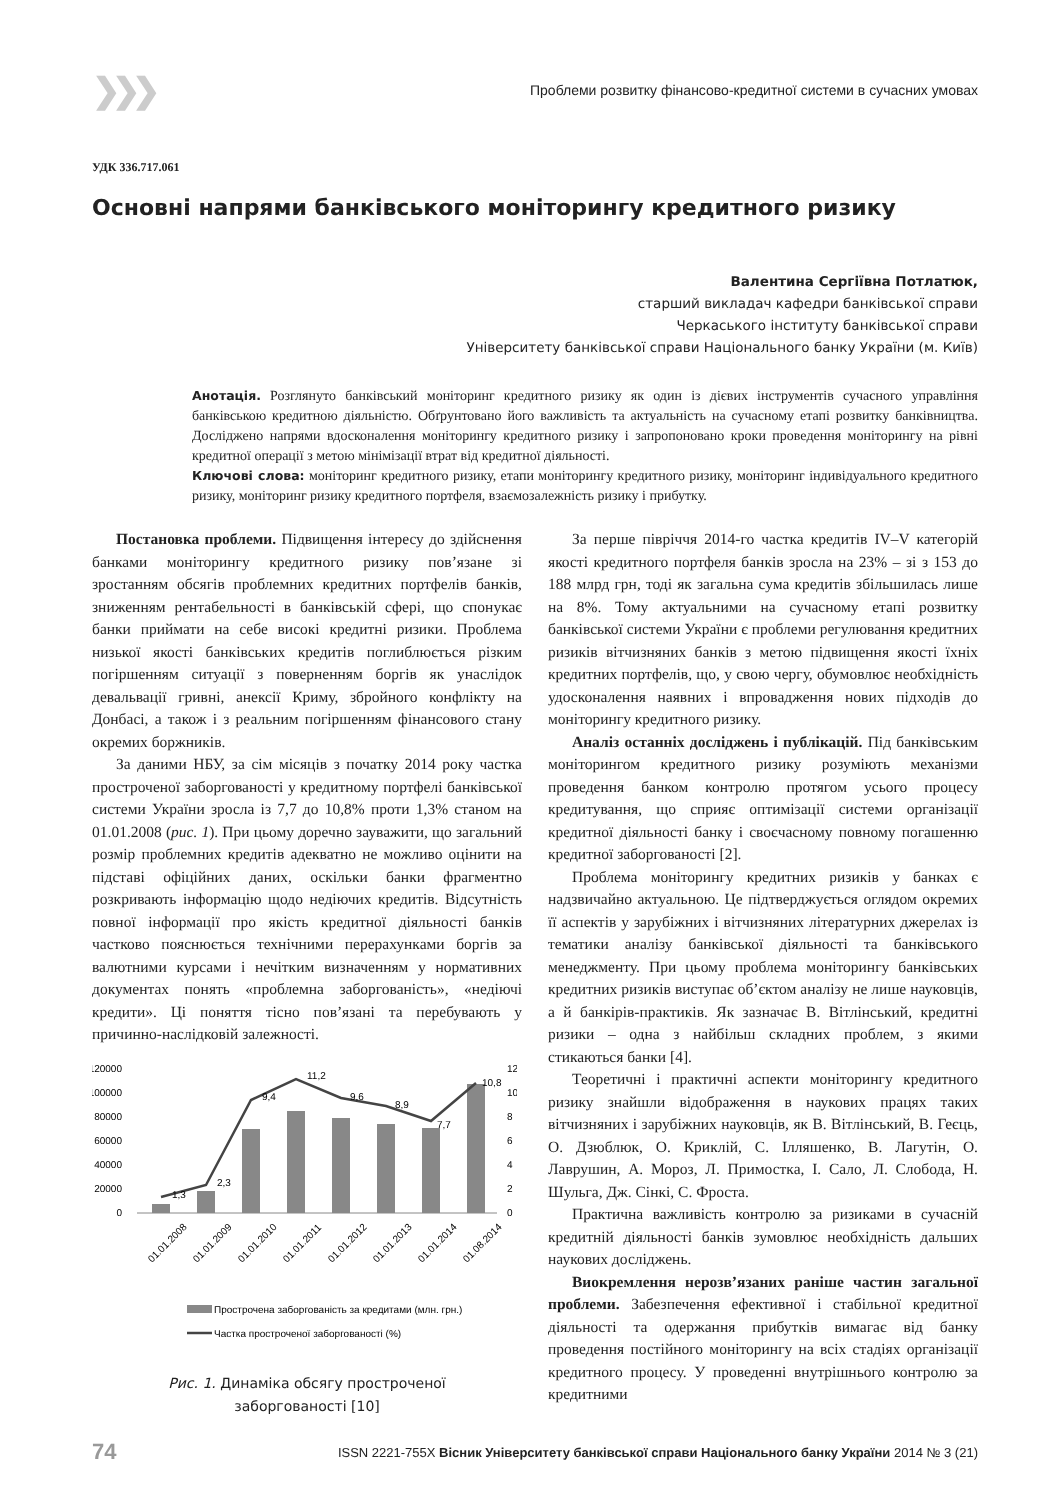❯❯❯ Проблеми розвитку фінансово-кредитної системи в сучасних умовах
УДК 336.717.061
Основні напрями банківського моніторингу кредитного ризику
Валентина Сергіївна Потлатюк,
старший викладач кафедри банківської справи
Черкаського інституту банківської справи
Університету банківської справи Національного банку України (м. Київ)
Анотація. Розглянуто банківський моніторинг кредитного ризику як один із дієвих інструментів сучасного управління банківською кредитною діяльністю. Обґрунтовано його важливість та актуальність на сучасному етапі розвитку банківництва. Досліджено напрями вдосконалення моніторингу кредитного ризику і запропоновано кроки проведення моніторингу на рівні кредитної операції з метою мінімізації втрат від кредитної діяльності.
Ключові слова: моніторинг кредитного ризику, етапи моніторингу кредитного ризику, моніторинг індивідуального кредитного ризику, моніторинг ризику кредитного портфеля, взаємозалежність ризику і прибутку.
Постановка проблеми. Підвищення інтересу до здійснення банками моніторингу кредитного ризику пов’язане зі зростанням обсягів проблемних кредитних портфелів банків, зниженням рентабельності в банківській сфері, що спонукає банки приймати на себе високі кредитні ризики. Проблема низької якості банківських кредитів поглиблюється різким погіршенням ситуації з поверненням боргів як унаслідок девальвації гривні, анексії Криму, збройного конфлікту на Донбасі, а також і з реальним погіршенням фінансового стану окремих боржників.
За даними НБУ, за сім місяців з початку 2014 року частка простроченої заборгованості у кредитному портфелі банківської системи України зросла із 7,7 до 10,8% проти 1,3% станом на 01.01.2008 (рис. 1). При цьому доречно зауважити, що загальний розмір проблемних кредитів адекватно не можливо оцінити на підставі офіційних даних, оскільки банки фрагментно розкривають інформацію щодо недіючих кредитів. Відсутність повної інформації про якість кредитної діяльності банків частково пояснюється технічними перерахунками боргів за валютними курсами і нечітким визначенням у нормативних документах понять «проблемна заборгованість», «недіючі кредити». Ці поняття тісно пов’язані та перебувають у причинно-наслідковій залежності.
120000
100000
80000
60000
40000
20000
0
12
10
8
6
4
2
0
1,3
2,3
9,4
11,2
9,6
8,9
7,7
10,8
01.01.2008
01.01.2009
01.01.2010
01.01.2011
01.01.2012
01.01.2013
01.01.2014
01.08.2014
Прострочена заборгованість за кредитами (млн. грн.)
Частка простроченої заборгованості (%)
Рис. 1. Динаміка обсягу простроченої
заборгованості [10]
За перше півріччя 2014-го частка кредитів IV–V категорій якості кредитного портфеля банків зросла на 23% – зі з 153 до 188 млрд грн, тоді як загальна сума кредитів збільшилась лише на 8%. Тому актуальними на сучасному етапі розвитку банківської системи України є проблеми регулювання кредитних ризиків вітчизняних банків з метою підвищення якості їхніх кредитних портфелів, що, у свою чергу, обумовлює необхідність удосконалення наявних і впровадження нових підходів до моніторингу кредитного ризику.
Аналіз останніх досліджень і публікацій. Під банківським моніторингом кредитного ризику розуміють механізми проведення банком контролю протягом усього процесу кредитування, що сприяє оптимізації системи організації кредитної діяльності банку і своєчасному повному погашенню кредитної заборгованості [2].
Проблема моніторингу кредитних ризиків у банках є надзвичайно актуальною. Це підтверджується оглядом окремих її аспектів у зарубіжних і вітчизняних літературних джерелах із тематики аналізу банківської діяльності та банківського менеджменту. При цьому проблема моніторингу банківських кредитних ризиків виступає об’єктом аналізу не лише науковців, а й банкірів-практиків. Як зазначає В. Вітлінський, кредитні ризики – одна з найбільш складних проблем, з якими стикаються банки [4].
Теоретичні і практичні аспекти моніторингу кредитного ризику знайшли відображення в наукових працях таких вітчизняних і зарубіжних науковців, як В. Вітлінський, В. Геєць, О. Дзюблюк, О. Криклій, С. Ілляшенко, В. Лагутін, О. Лаврушин, А. Мороз, Л. Примостка, І. Сало, Л. Слобода, Н. Шульга, Дж. Сінкі, С. Фроста.
Практична важливість контролю за ризиками в сучасній кредитній діяльності банків зумовлює необхідність дальших наукових досліджень.
Виокремлення нерозв’язаних раніше частин загальної проблеми. Забезпечення ефективної і стабільної кредитної діяльності та одержання прибутків вимагає від банку проведення постійного моніторингу на всіх стадіях організації кредитного процесу. У проведенні внутрішнього контролю за кредитними
74 ISSN 2221-755X Вісник Університету банківської справи Національного банку України 2014 № 3 (21)